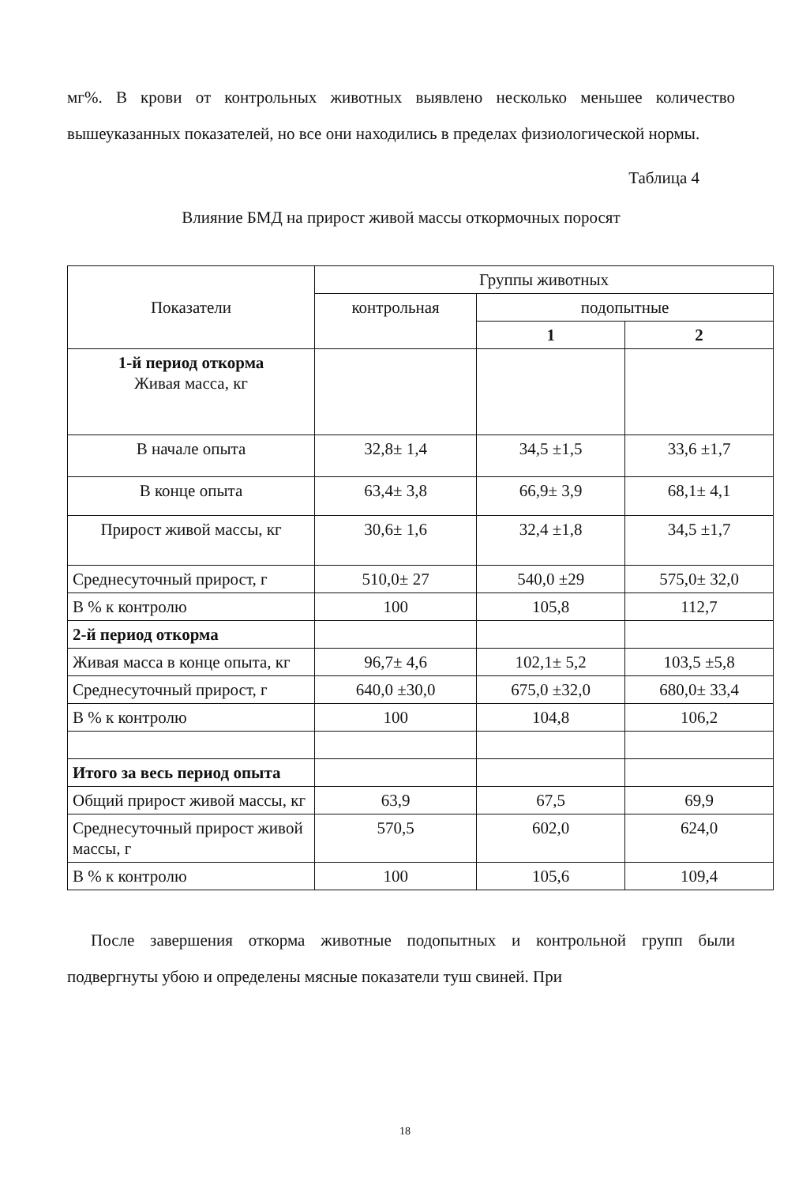мг%. В крови от контрольных животных выявлено несколько меньшее количество вышеуказанных показателей, но все они находились в пределах физиологической нормы.
Таблица 4
Влияние БМД на прирост живой массы откормочных поросят
| Показатели | Группы животных | | |
| | контрольная | подопытные | |
| | | 1 | 2 |
| 1-й период откорма Живая масса, кг | | | |
| В начале опыта | 32,8± 1,4 | 34,5 ±1,5 | 33,6 ±1,7 |
| В конце опыта | 63,4± 3,8 | 66,9± 3,9 | 68,1± 4,1 |
| Прирост живой массы, кг | 30,6± 1,6 | 32,4 ±1,8 | 34,5 ±1,7 |
| Среднесуточный прирост, г | 510,0± 27 | 540,0 ±29 | 575,0± 32,0 |
| В % к контролю | 100 | 105,8 | 112,7 |
| 2-й период откорма | | | |
| Живая масса в конце опыта, кг | 96,7± 4,6 | 102,1± 5,2 | 103,5 ±5,8 |
| Среднесуточный прирост, г | 640,0 ±30,0 | 675,0 ±32,0 | 680,0± 33,4 |
| В % к контролю | 100 | 104,8 | 106,2 |
| Итого за весь период опыта | | | |
| Общий прирост живой массы, кг | 63,9 | 67,5 | 69,9 |
| Среднесуточный прирост живой массы, г | 570,5 | 602,0 | 624,0 |
| В % к контролю | 100 | 105,6 | 109,4 |
После завершения откорма животные подопытных и контрольной групп были подвергнуты убою и определены мясные показатели туш свиней. При
18